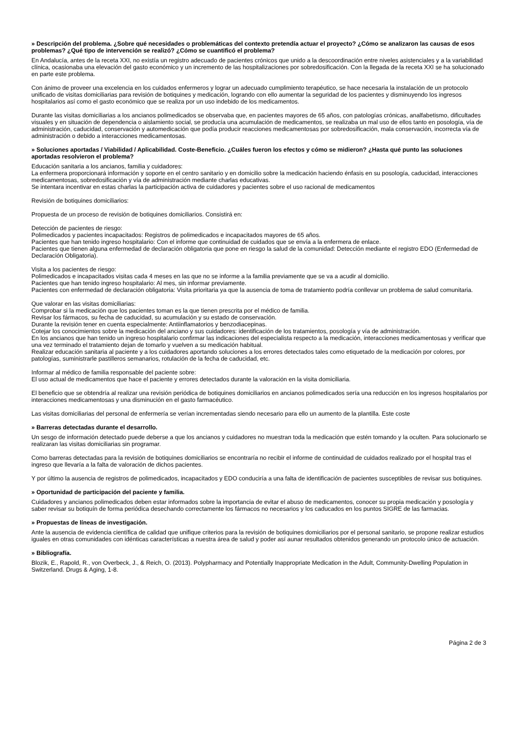» Descripción del problema. ¿Sobre qué necesidades o problemáticas del contexto pretendía actuar el proyecto? ¿Cómo se analizaron las causas de esos problemas? ¿Qué tipo de intervención se realizó? ¿Cómo se cuantificó el problema?
En Andalucía, antes de la receta XXI, no existía un registro adecuado de pacientes crónicos que unido a la descoordinación entre niveles asistenciales y a la variabilidad clínica, ocasionaba una elevación del gasto económico y un incremento de las hospitalizaciones por sobredosificación. Con la llegada de la receta XXI se ha solucionado en parte este problema.
Con ánimo de proveer una excelencia en los cuidados enfermeros y lograr un adecuado cumplimiento terapéutico, se hace necesaria la instalación de un protocolo unificado de visitas domiciliarias para revisión de botiquines y medicación, logrando con ello aumentar la seguridad de los pacientes y disminuyendo los ingresos hospitalarios así como el gasto económico que se realiza por un uso indebido de los medicamentos.
Durante las visitas domiciliarias a los ancianos polimedicados se observaba que, en pacientes mayores de 65 años, con patologías crónicas, analfabetismo, dificultades visuales y en situación de dependencia o aislamiento social, se producía una acumulación de medicamentos, se realizaba un mal uso de ellos tanto en posología, vía de administración, caducidad, conservación y automedicación que podía producir reacciones medicamentosas por sobredosificación, mala conservación, incorrecta vía de administración o debido a interacciones medicamentosas.
» Soluciones aportadas / Viabilidad / Aplicabilidad. Coste-Beneficio. ¿Cuáles fueron los efectos y cómo se midieron? ¿Hasta qué punto las soluciones aportadas resolvieron el problema?
Educación sanitaria a los ancianos, familia y cuidadores:
La enfermera proporcionará información y soporte en el centro sanitario y en domicilio sobre la medicación haciendo énfasis en su posología, caducidad, interacciones medicamentosas, sobredosificación y vía de administración mediante charlas educativas.
Se intentara incentivar en estas charlas la participación activa de cuidadores y pacientes sobre el uso racional de medicamentos
Revisión de botiquines domiciliarios:
Propuesta de un proceso de revisión de botiquines domiciliarios. Consistirá en:
Detección de pacientes de riesgo:
Polimedicados y pacientes incapacitados: Registros de polimedicados e incapacitados mayores de 65 años.
Pacientes que han tenido ingreso hospitalario: Con el informe que continuidad de cuidados que se envía a la enfermera de enlace.
Pacientes que tienen alguna enfermedad de declaración obligatoria que pone en riesgo la salud de la comunidad: Detección mediante el registro EDO (Enfermedad de Declaración Obligatoria).
Visita a los pacientes de riesgo:
Polimedicados e incapacitados visitas cada 4 meses en las que no se informe a la familia previamente que se va a acudir al domicilio.
Pacientes que han tenido ingreso hospitalario: Al mes, sin informar previamente.
Pacientes con enfermedad de declaración obligatoria: Visita prioritaria ya que la ausencia de toma de tratamiento podría conllevar un problema de salud comunitaria.
Que valorar en las visitas domiciliarias:
Comprobar si la medicación que los pacientes toman es la que tienen prescrita por el médico de familia.
Revisar los fármacos, su fecha de caducidad, su acumulación y su estado de conservación.
Durante la revisión tener en cuenta especialmente: Antiinflamatorios y benzodiacepinas.
Cotejar los conocimientos sobre la medicación del anciano y sus cuidadores: identificación de los tratamientos, posología y vía de administración.
En los ancianos que han tenido un ingreso hospitalario confirmar las indicaciones del especialista respecto a la medicación, interacciones medicamentosas y verificar que una vez terminado el tratamiento dejan de tomarlo y vuelven a su medicación habitual.
Realizar educación sanitaria al paciente y a los cuidadores aportando soluciones a los errores detectados tales como etiquetado de la medicación por colores, por patologías, suministrarle pastilleros semanarios, rotulación de la fecha de caducidad, etc.
Informar al médico de familia responsable del paciente sobre:
El uso actual de medicamentos que hace el paciente y errores detectados durante la valoración en la visita domiciliaria.
El beneficio que se obtendría al realizar una revisión periódica de botiquines domiciliarios en ancianos polimedicados sería una reducción en los ingresos hospitalarios por interacciones medicamentosas y una disminución en el gasto farmacéutico.
Las visitas domiciliarias del personal de enfermería se verían incrementadas siendo necesario para ello un aumento de la plantilla. Este coste
» Barreras detectadas durante el desarrollo.
Un sesgo de información detectado puede deberse a que los ancianos y cuidadores no muestran toda la medicación que estén tomando y la oculten. Para solucionarlo se realizaran las visitas domiciliarias sin programar.
Como barreras detectadas para la revisión de botiquines domiciliarios se encontraría no recibir el informe de continuidad de cuidados realizado por el hospital tras el ingreso que llevaría a la falta de valoración de dichos pacientes.
Y por último la ausencia de registros de polimedicados, incapacitados y EDO conduciría a una falta de identificación de pacientes susceptibles de revisar sus botiquines.
» Oportunidad de participación del paciente y familia.
Cuidadores y ancianos polimedicados deben estar informados sobre la importancia de evitar el abuso de medicamentos, conocer su propia medicación y posología y saber revisar su botiquín de forma periódica desechando correctamente los fármacos no necesarios y los caducados en los puntos SIGRE de las farmacias.
» Propuestas de líneas de investigación.
Ante la ausencia de evidencia científica de calidad que unifique criterios para la revisión de botiquines domiciliarios por el personal sanitario, se propone realizar estudios iguales en otras comunidades con idénticas características a nuestra área de salud y poder así aunar resultados obtenidos generando un protocolo único de actuación.
» Bibliografía.
Blozik, E., Rapold, R., von Overbeck, J., & Reich, O. (2013). Polypharmacy and Potentially Inappropriate Medication in the Adult, Community-Dwelling Population in Switzerland. Drugs & Aging, 1-8.
Página 2 de 3